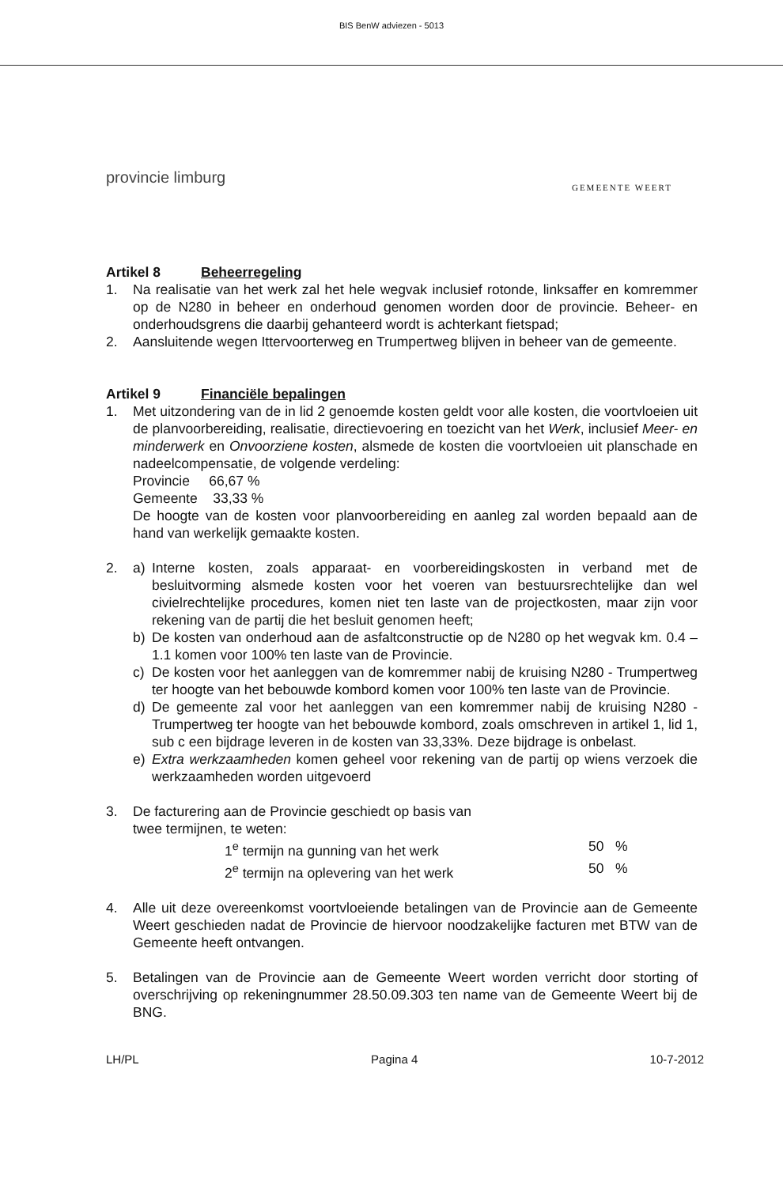BIS BenW adviezen - 5013
provincie limburg
GEMEENTE WEERT
Artikel 8 Beheerregeling
1. Na realisatie van het werk zal het hele wegvak inclusief rotonde, linksaffer en komremmer op de N280 in beheer en onderhoud genomen worden door de provincie. Beheer- en onderhoudsgrens die daarbij gehanteerd wordt is achterkant fietspad;
2. Aansluitende wegen Ittervoorterweg en Trumpertweg blijven in beheer van de gemeente.
Artikel 9 Financiële bepalingen
1. Met uitzondering van de in lid 2 genoemde kosten geldt voor alle kosten, die voortvloeien uit de planvoorbereiding, realisatie, directievoering en toezicht van het Werk, inclusief Meer- en minderwerk en Onvoorziene kosten, alsmede de kosten die voortvloeien uit planschade en nadeelcompensatie, de volgende verdeling:
Provincie 66,67 %
Gemeente 33,33 %
De hoogte van de kosten voor planvoorbereiding en aanleg zal worden bepaald aan de hand van werkelijk gemaakte kosten.
2. a) Interne kosten, zoals apparaat- en voorbereidingskosten in verband met de besluitvorming alsmede kosten voor het voeren van bestuursrechtelijke dan wel civielrechtelijke procedures, komen niet ten laste van de projectkosten, maar zijn voor rekening van de partij die het besluit genomen heeft;
b) De kosten van onderhoud aan de asfaltconstructie op de N280 op het wegvak km. 0.4 – 1.1 komen voor 100% ten laste van de Provincie.
c) De kosten voor het aanleggen van de komremmer nabij de kruising N280 - Trumpertweg ter hoogte van het bebouwde kombord komen voor 100% ten laste van de Provincie.
d) De gemeente zal voor het aanleggen van een komremmer nabij de kruising N280 - Trumpertweg ter hoogte van het bebouwde kombord, zoals omschreven in artikel 1, lid 1, sub c een bijdrage leveren in de kosten van 33,33%. Deze bijdrage is onbelast.
e) Extra werkzaamheden komen geheel voor rekening van de partij op wiens verzoek die werkzaamheden worden uitgevoerd
3. De facturering aan de Provincie geschiedt op basis van
twee termijnen, te weten:
1<sup>e</sup> termijn na gunning van het werk 50 %
2<sup>e</sup> termijn na oplevering van het werk 50 %
4. Alle uit deze overeenkomst voortvloeiende betalingen van de Provincie aan de Gemeente Weert geschieden nadat de Provincie de hiervoor noodzakelijke facturen met BTW van de Gemeente heeft ontvangen.
5. Betalingen van de Provincie aan de Gemeente Weert worden verricht door storting of overschrijving op rekeningnummer 28.50.09.303 ten name van de Gemeente Weert bij de BNG.
LH/PL Pagina 4 10-7-2012